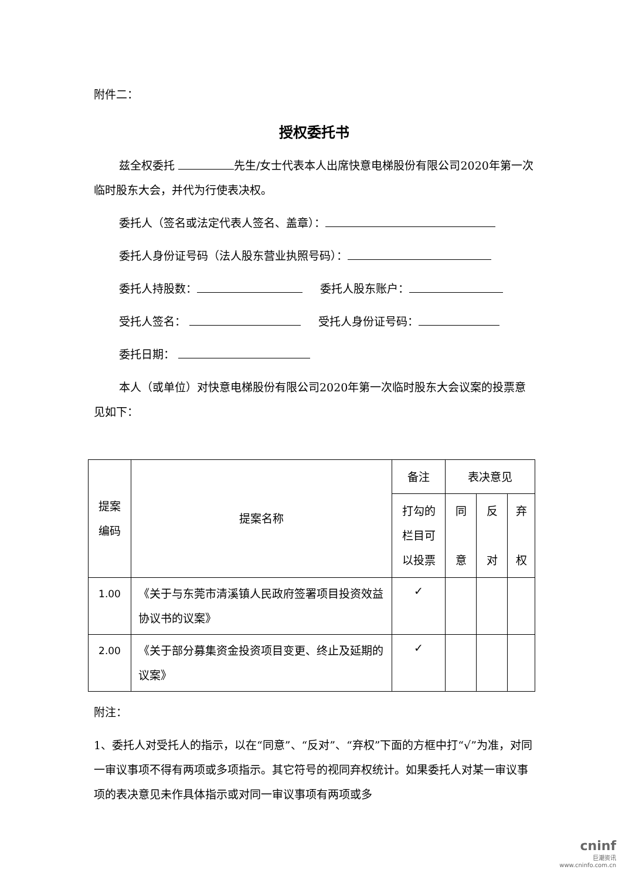附件二：
授权委托书
兹全权委托 先生/女士代表本人出席快意电梯股份有限公司2020年第一次临时股东大会，并代为行使表决权。
委托人（签名或法定代表人签名、盖章）：
委托人身份证号码（法人股东营业执照号码）：
委托人持股数： 委托人股东账户：
受托人签名： 受托人身份证号码：
委托日期：
本人（或单位）对快意电梯股份有限公司2020年第一次临时股东大会议案的投票意见如下：
| 提案 编码 | 提案名称 | 备注 | 表决意见 | | |
| --- | --- | --- | --- | --- | --- |
| | | 打勾的 栏目可 以投票 | 同 意 | 反 对 | 弃 权 |
| 1.00 | 《关于与东莞市清溪镇人民政府签署项目投资效益协议书的议案》 | ✓ | | | |
| 2.00 | 《关于部分募集资金投资项目变更、终止及延期的议案》 | ✓ | | | |
附注：
1、委托人对受托人的指示，以在“同意”、“反对”、“弃权”下面的方框中打“√”为准，对同一审议事项不得有两项或多项指示。其它符号的视同弃权统计。如果委托人对某一审议事项的表决意见未作具体指示或对同一审议事项有两项或多
cninf
巨潮资讯
www.cninfo.com.cn